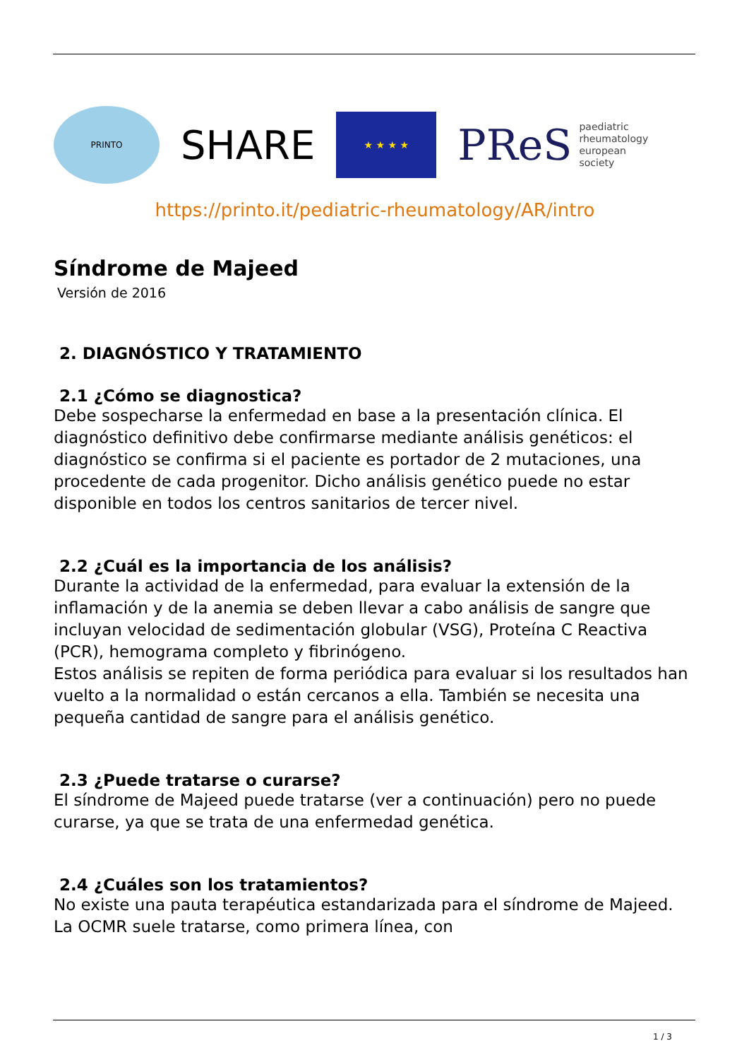PRINTO
SHARE
★ ★ ★ ★
PReS paediatric
rheumatology
european
society
https://printo.it/pediatric-rheumatology/AR/intro
Síndrome de Majeed
Versión de 2016
2. DIAGNÓSTICO Y TRATAMIENTO
2.1 ¿Cómo se diagnostica?
Debe sospecharse la enfermedad en base a la presentación clínica. El diagnóstico definitivo debe confirmarse mediante análisis genéticos: el diagnóstico se confirma si el paciente es portador de 2 mutaciones, una procedente de cada progenitor. Dicho análisis genético puede no estar disponible en todos los centros sanitarios de tercer nivel.
2.2 ¿Cuál es la importancia de los análisis?
Durante la actividad de la enfermedad, para evaluar la extensión de la inflamación y de la anemia se deben llevar a cabo análisis de sangre que incluyan velocidad de sedimentación globular (VSG), Proteína C Reactiva (PCR), hemograma completo y fibrinógeno.
Estos análisis se repiten de forma periódica para evaluar si los resultados han vuelto a la normalidad o están cercanos a ella. También se necesita una pequeña cantidad de sangre para el análisis genético.
2.3 ¿Puede tratarse o curarse?
El síndrome de Majeed puede tratarse (ver a continuación) pero no puede curarse, ya que se trata de una enfermedad genética.
2.4 ¿Cuáles son los tratamientos?
No existe una pauta terapéutica estandarizada para el síndrome de Majeed. La OCMR suele tratarse, como primera línea, con
1 / 3